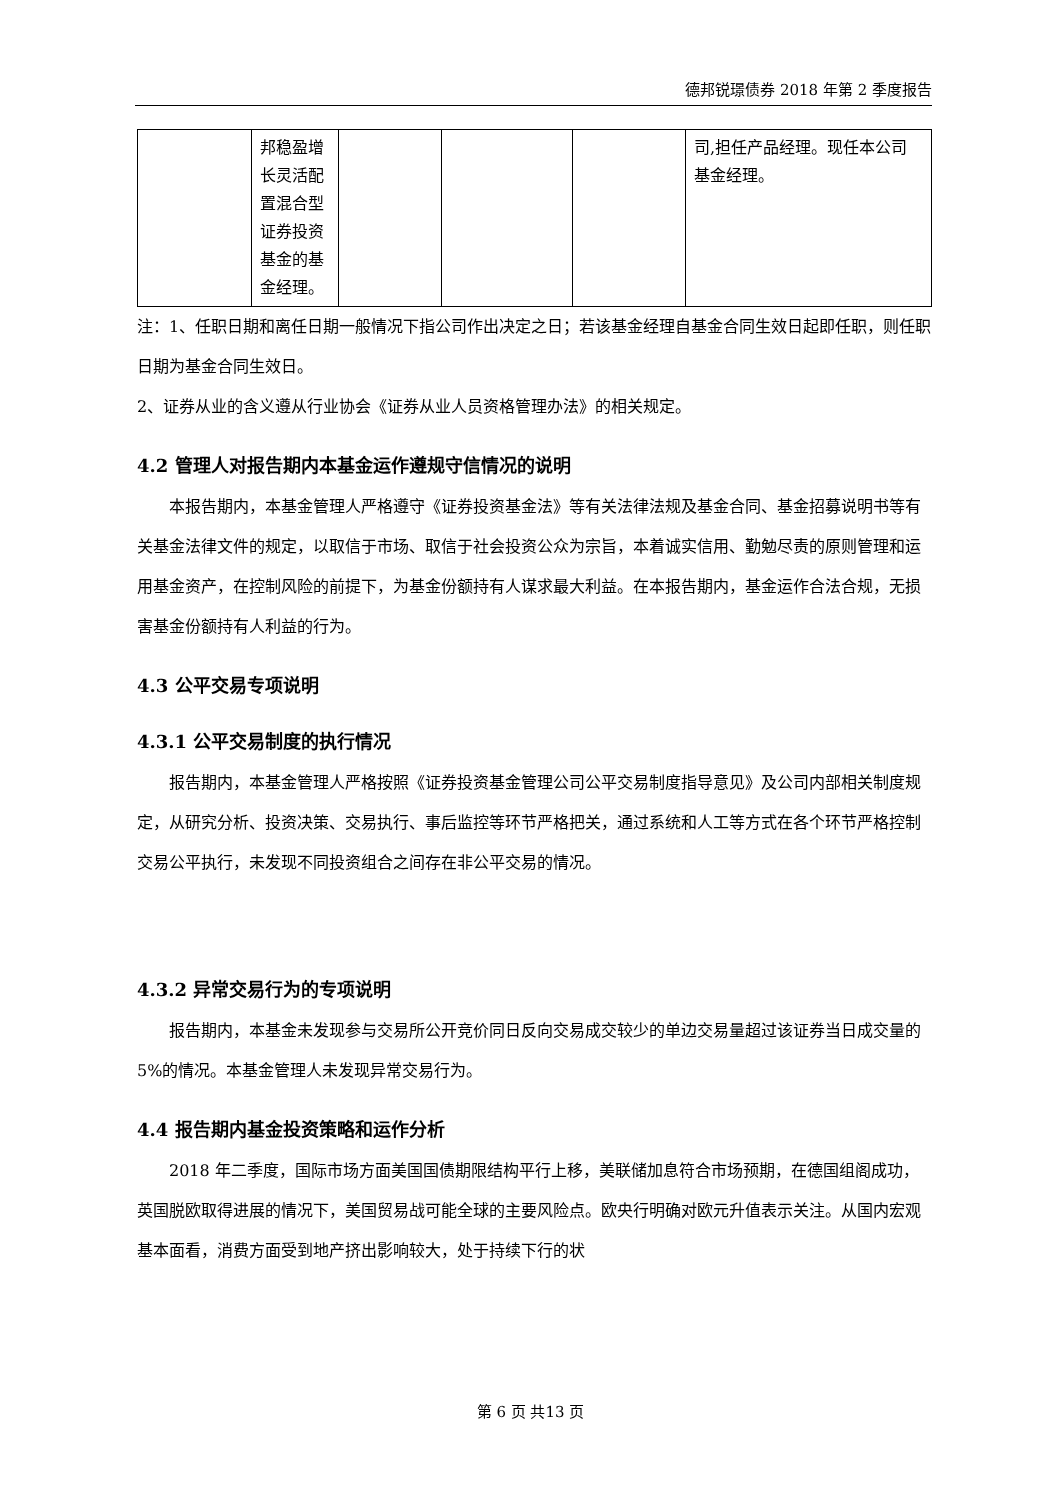德邦锐璟债券 2018 年第 2 季度报告
| | 邦稳盈增长灵活配置混合型证券投资基金的基金经理。 | | | | 司,担任产品经理。现任本公司基金经理。 |
注：1、任职日期和离任日期一般情况下指公司作出决定之日；若该基金经理自基金合同生效日起即任职，则任职日期为基金合同生效日。
2、证券从业的含义遵从行业协会《证券从业人员资格管理办法》的相关规定。
4.2 管理人对报告期内本基金运作遵规守信情况的说明
本报告期内，本基金管理人严格遵守《证券投资基金法》等有关法律法规及基金合同、基金招募说明书等有关基金法律文件的规定，以取信于市场、取信于社会投资公众为宗旨，本着诚实信用、勤勉尽责的原则管理和运用基金资产，在控制风险的前提下，为基金份额持有人谋求最大利益。在本报告期内，基金运作合法合规，无损害基金份额持有人利益的行为。
4.3 公平交易专项说明
4.3.1 公平交易制度的执行情况
报告期内，本基金管理人严格按照《证券投资基金管理公司公平交易制度指导意见》及公司内部相关制度规定，从研究分析、投资决策、交易执行、事后监控等环节严格把关，通过系统和人工等方式在各个环节严格控制交易公平执行，未发现不同投资组合之间存在非公平交易的情况。
4.3.2 异常交易行为的专项说明
报告期内，本基金未发现参与交易所公开竞价同日反向交易成交较少的单边交易量超过该证券当日成交量的 5%的情况。本基金管理人未发现异常交易行为。
4.4 报告期内基金投资策略和运作分析
2018 年二季度，国际市场方面美国国债期限结构平行上移，美联储加息符合市场预期，在德国组阁成功，英国脱欧取得进展的情况下，美国贸易战可能全球的主要风险点。欧央行明确对欧元升值表示关注。从国内宏观基本面看，消费方面受到地产挤出影响较大，处于持续下行的状
第 6 页 共13 页